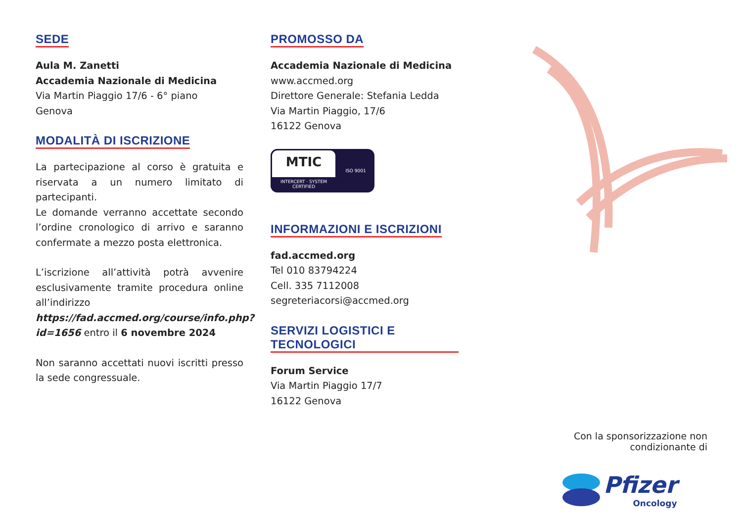SEDE
Aula M. Zanetti
Accademia Nazionale di Medicina
Via Martin Piaggio 17/6 - 6° piano
Genova
MODALITÀ DI ISCRIZIONE
La partecipazione al corso è gratuita e riservata a un numero limitato di partecipanti.
Le domande verranno accettate secondo l’ordine cronologico di arrivo e saranno confermate a mezzo posta elettronica.
L’iscrizione all’attività potrà avvenire esclusivamente tramite procedura online all’indirizzo https://fad.accmed.org/course/info.php?id=1656 entro il 6 novembre 2024
Non saranno accettati nuovi iscritti presso la sede congressuale.
PROMOSSO DA
Accademia Nazionale di Medicina
www.accmed.org
Direttore Generale: Stefania Ledda
Via Martin Piaggio, 17/6
16122 Genova
MTIC
INTERCERT · SYSTEM CERTIFIED
ISO 9001
INFORMAZIONI E ISCRIZIONI
fad.accmed.org
Tel 010 83794224
Cell. 335 7112008
segreteriacorsi@accmed.org
SERVIZI LOGISTICI E TECNOLOGICI
Forum Service
Via Martin Piaggio 17/7
16122 Genova
Con la sponsorizzazione non condizionante di
Pfizer
Oncology